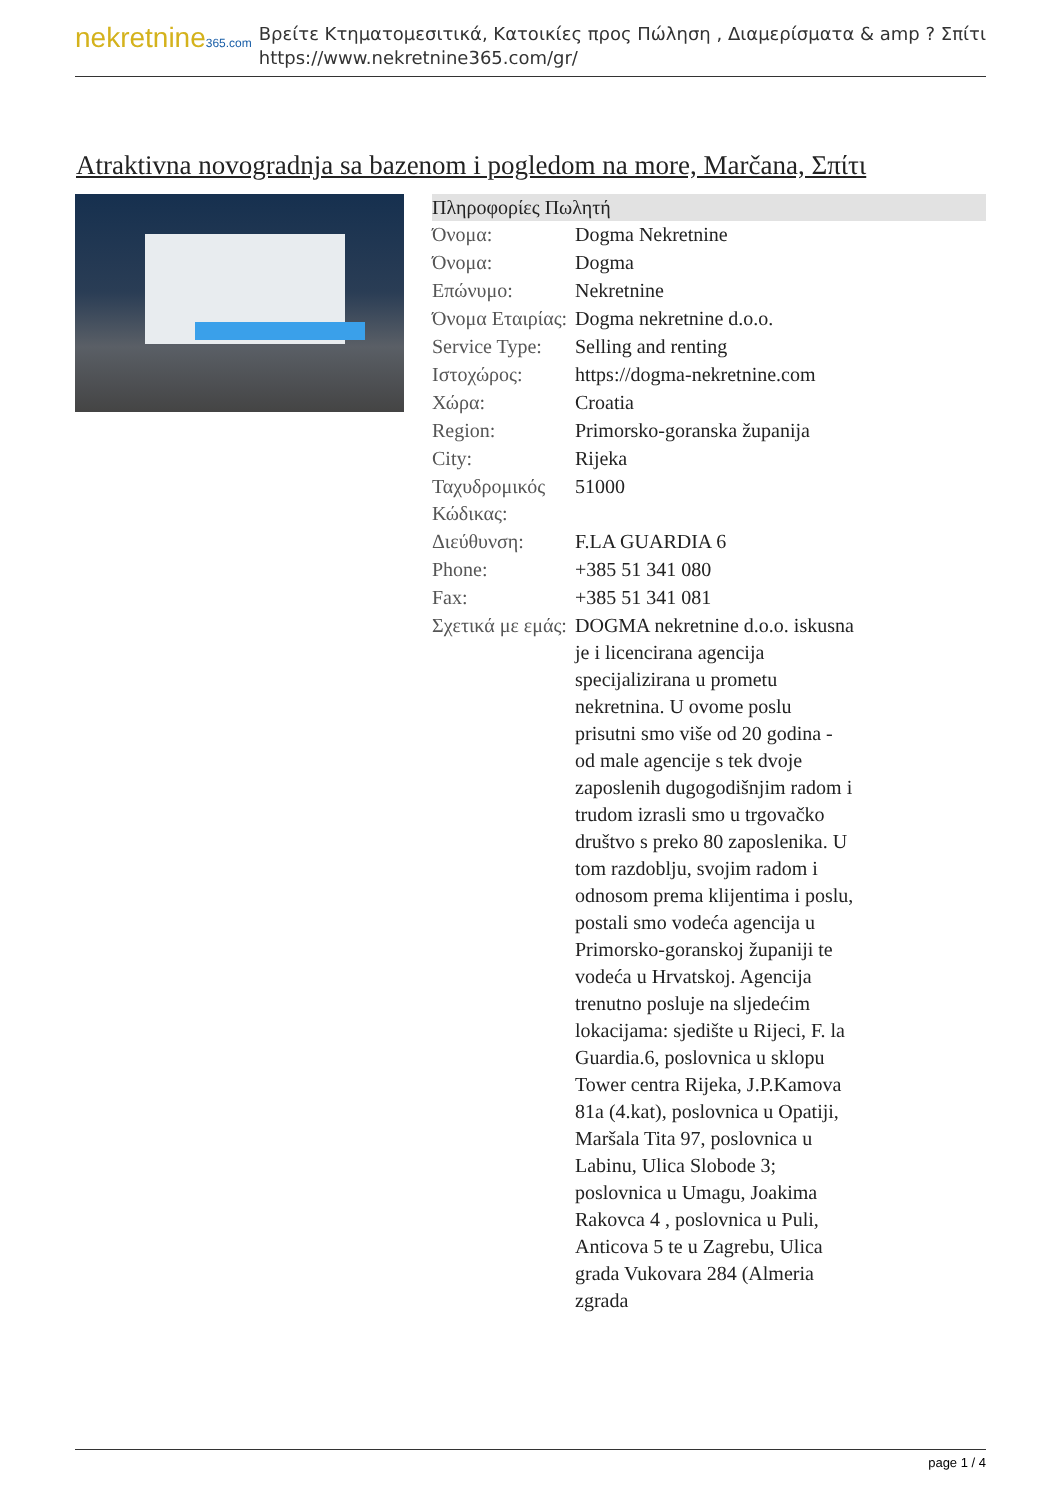nekretnine365.com
Βρείτε Κτηματομεσιτικά, Κατοικίες προς Πώληση , Διαμερίσματα & amp ? Σπίτι
https://www.nekretnine365.com/gr/
Atraktivna novogradnja sa bazenom i pogledom na more, Marčana, Σπίτι
Πληροφορίες Πωλητή
| Όνομα: | Dogma Nekretnine |
| Όνομα: | Dogma |
| Επώνυμο: | Nekretnine |
| Όνομα Εταιρίας: | Dogma nekretnine d.o.o. |
| Service Type: | Selling and renting |
| Ιστοχώρος: | https://dogma-nekretnine.com |
| Χώρα: | Croatia |
| Region: | Primorsko-goranska županija |
| City: | Rijeka |
| Ταχυδρομικός Κώδικας: | 51000 |
| Διεύθυνση: | F.LA GUARDIA 6 |
| Phone: | +385 51 341 080 |
| Fax: | +385 51 341 081 |
| Σχετικά με εμάς: | DOGMA nekretnine d.o.o. iskusna je i licencirana agencija specijalizirana u prometu nekretnina. U ovome poslu prisutni smo više od 20 godina - od male agencije s tek dvoje zaposlenih dugogodišnjim radom i trudom izrasli smo u trgovačko društvo s preko 80 zaposlenika. U tom razdoblju, svojim radom i odnosom prema klijentima i poslu, postali smo vodeća agencija u Primorsko-goranskoj županiji te vodeća u Hrvatskoj. Agencija trenutno posluje na sljedećim lokacijama: sjedište u Rijeci, F. la Guardia.6, poslovnica u sklopu Tower centra Rijeka, J.P.Kamova 81a (4.kat), poslovnica u Opatiji, Maršala Tita 97, poslovnica u Labinu, Ulica Slobode 3; poslovnica u Umagu, Joakima Rakovca 4 , poslovnica u Puli, Anticova 5 te u Zagrebu, Ulica grada Vukovara 284 (Almeria zgrada |
page 1 / 4